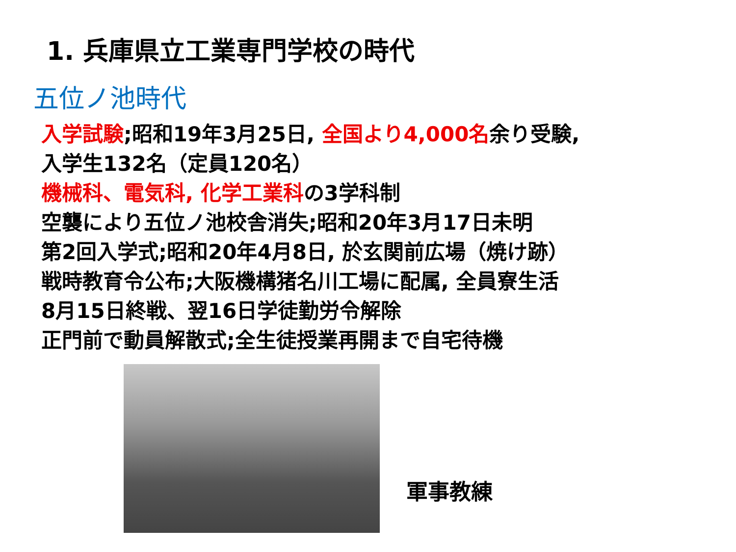1. 兵庫県立工業専門学校の時代
五位ノ池時代
入学試験;昭和19年3月25日, 全国より4,000名余り受験,
入学生132名（定員120名）
機械科、電気科, 化学工業科の3学科制
空襲により五位ノ池校舎消失;昭和20年3月17日未明
第2回入学式;昭和20年4月8日, 於玄関前広場（焼け跡）
戦時教育令公布;大阪機構猪名川工場に配属, 全員寮生活
8月15日終戦、翌16日学徒勤労令解除
正門前で動員解散式;全生徒授業再開まで自宅待機
軍事教練